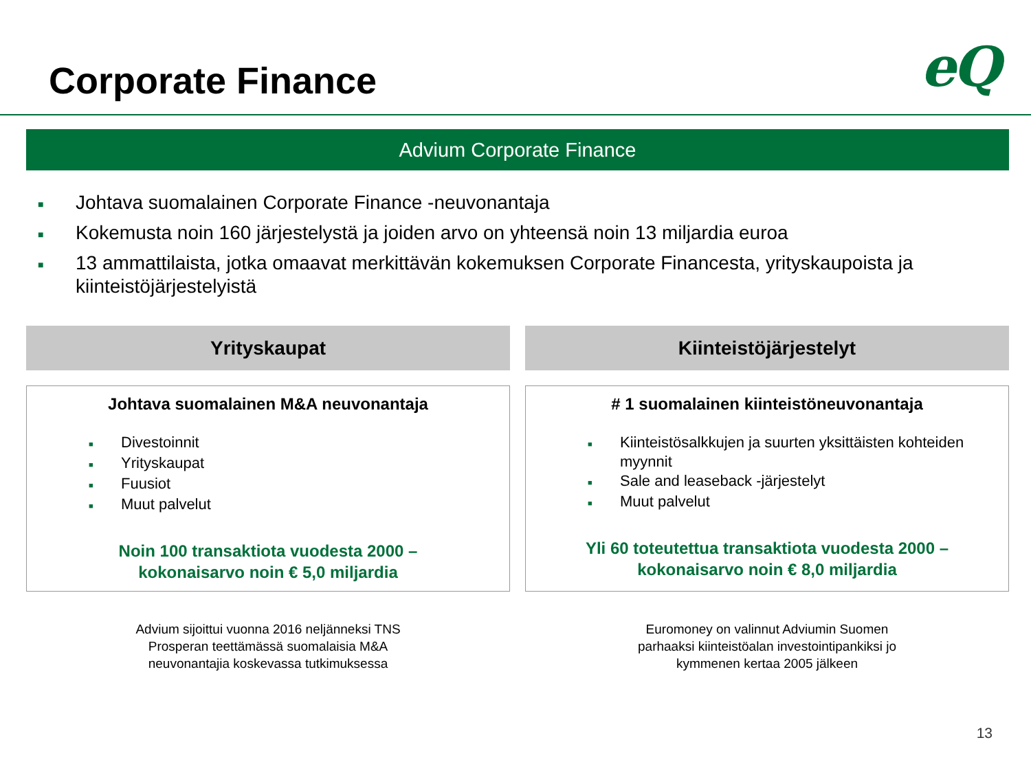Corporate Finance
eQ
Advium Corporate Finance
■ Johtava suomalainen Corporate Finance -neuvonantaja
■ Kokemusta noin 160 järjestelystä ja joiden arvo on yhteensä noin 13 miljardia euroa
■ 13 ammattilaista, jotka omaavat merkittävän kokemuksen Corporate Financesta, yrityskaupoista ja kiinteistöjärjestelyistä
Yrityskaupat
Johtava suomalainen M&A neuvonantaja
■ Divestoinnit
■ Yrityskaupat
■ Fuusiot
■ Muut palvelut
Noin 100 transaktiota vuodesta 2000 –
kokonaisarvo noin € 5,0 miljardia
Advium sijoittui vuonna 2016 neljänneksi TNS
Prosperan teettämässä suomalaisia M&A
neuvonantajia koskevassa tutkimuksessa
Kiinteistöjärjestelyt
# 1 suomalainen kiinteistöneuvonantaja
■ Kiinteistösalkkujen ja suurten yksittäisten kohteiden myynnit
■ Sale and leaseback -järjestelyt
■ Muut palvelut
Yli 60 toteutettua transaktiota vuodesta 2000 –
kokonaisarvo noin € 8,0 miljardia
Euromoney on valinnut Adviumin Suomen
parhaaksi kiinteistöalan investointipankiksi jo
kymmenen kertaa 2005 jälkeen
13